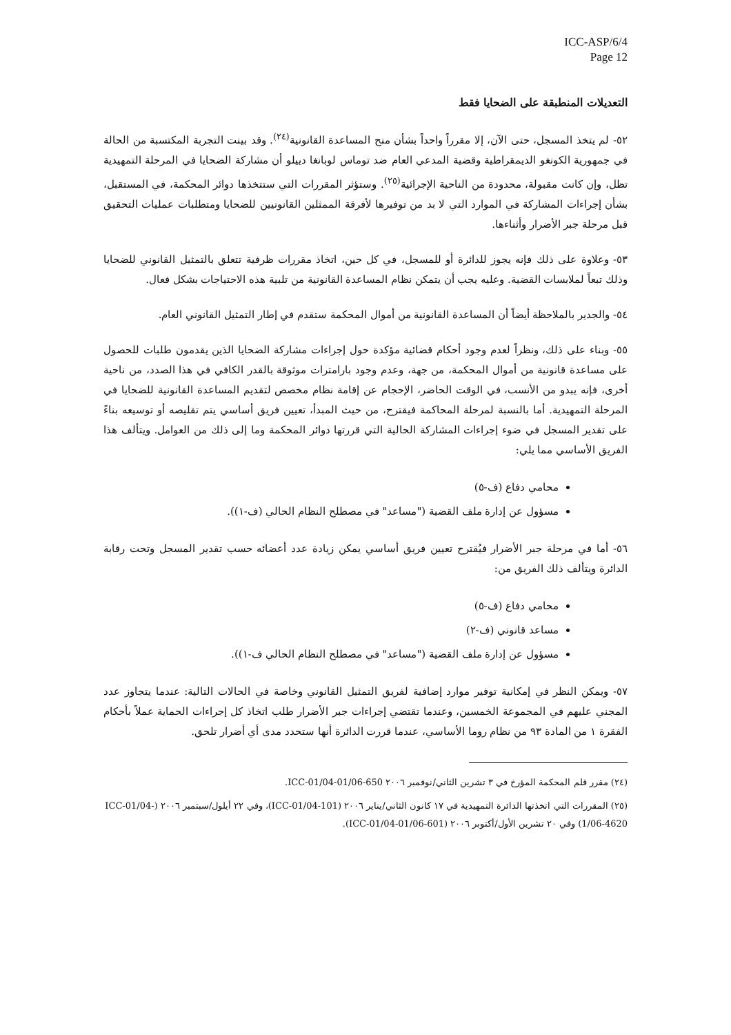ICC-ASP/6/4
Page 12
التعديلات المنطبقة على الضحايا فقط
٥٢- لم يتخذ المسجل، حتى الآن، إلا مقرراً واحداً بشأن منح المساعدة القانونية<sup>(٢٤)</sup>. وقد بينت التجربة المكتسبة من الحالة في جمهورية الكونغو الديمقراطية وقضية المدعي العام ضد توماس لوبانغا دييلو أن مشاركة الضحايا في المرحلة التمهيدية تظل، وإن كانت مقبولة، محدودة من الناحية الإجرائية<sup>(٢٥)</sup>. وستؤثر المقررات التي ستتخذها دوائر المحكمة، في المستقبل، بشأن إجراءات المشاركة في الموارد التي لا بد من توفيرها لأفرقة الممثلين القانونيين للضحايا ومتطلبات عمليات التحقيق قبل مرحلة جبر الأضرار وأثناءها.
٥٣- وعلاوة على ذلك فإنه يجوز للدائرة أو للمسجل، في كل حين، اتخاذ مقررات ظرفية تتعلق بالتمثيل القانوني للضحايا وذلك تبعاً لملابسات القضية. وعليه يجب أن يتمكن نظام المساعدة القانونية من تلبية هذه الاحتياجات بشكل فعال.
٥٤- والجدير بالملاحظة أيضاً أن المساعدة القانونية من أموال المحكمة ستقدم في إطار التمثيل القانوني العام.
٥٥- وبناء على ذلك، ونظراً لعدم وجود أحكام قضائية مؤكدة حول إجراءات مشاركة الضحايا الذين يقدمون طلبات للحصول على مساعدة قانونية من أموال المحكمة، من جهة، وعدم وجود بارامترات موثوقة بالقدر الكافي في هذا الصدد، من ناحية أخرى، فإنه يبدو من الأنسب، في الوقت الحاضر، الإحجام عن إقامة نظام مخصص لتقديم المساعدة القانونية للضحايا في المرحلة التمهيدية. أما بالنسبة لمرحلة المحاكمة فيقترح، من حيث المبدأ، تعيين فريق أساسي يتم تقليصه أو توسيعه بناءً على تقدير المسجل في ضوء إجراءات المشاركة الحالية التي قررتها دوائر المحكمة وما إلى ذلك من العوامل. ويتألف هذا الفريق الأساسي مما يلي:
محامي دفاع (ف-٥)
مسؤول عن إدارة ملف القضية ("مساعد" في مصطلح النظام الحالي (ف-١)).
٥٦- أما في مرحلة جبر الأضرار فيُقترح تعيين فريق أساسي يمكن زيادة عدد أعضائه حسب تقدير المسجل وتحت رقابة الدائرة ويتألف ذلك الفريق من:
محامي دفاع (ف-٥)
مساعد قانوني (ف-٢)
مسؤول عن إدارة ملف القضية ("مساعد" في مصطلح النظام الحالي ف-١)).
٥٧- ويمكن النظر في إمكانية توفير موارد إضافية لفريق التمثيل القانوني وخاصة في الحالات التالية: عندما يتجاوز عدد المجني عليهم في المجموعة الخمسين، وعندما تقتضي إجراءات جبر الأضرار طلب اتخاذ كل إجراءات الحماية عملاً بأحكام الفقرة ١ من المادة ٩٣ من نظام روما الأساسي، عندما قررت الدائرة أنها ستحدد مدى أي أضرار تلحق.
(٢٤) مقرر قلم المحكمة المؤرخ في ٣ تشرين الثاني/نوفمبر ٢٠٠٦ ICC-01/04-01/06-650.
(٢٥) المقررات التي اتخذتها الدائرة التمهيدية في ١٧ كانون الثاني/يناير ٢٠٠٦ (ICC-01/04-101)، وفي ٢٢ أيلول/سبتمبر ٢٠٠٦ (ICC-01/04-1/06-4620) وفي ٢٠ تشرين الأول/أكتوبر ٢٠٠٦ (ICC-01/04-01/06-601).